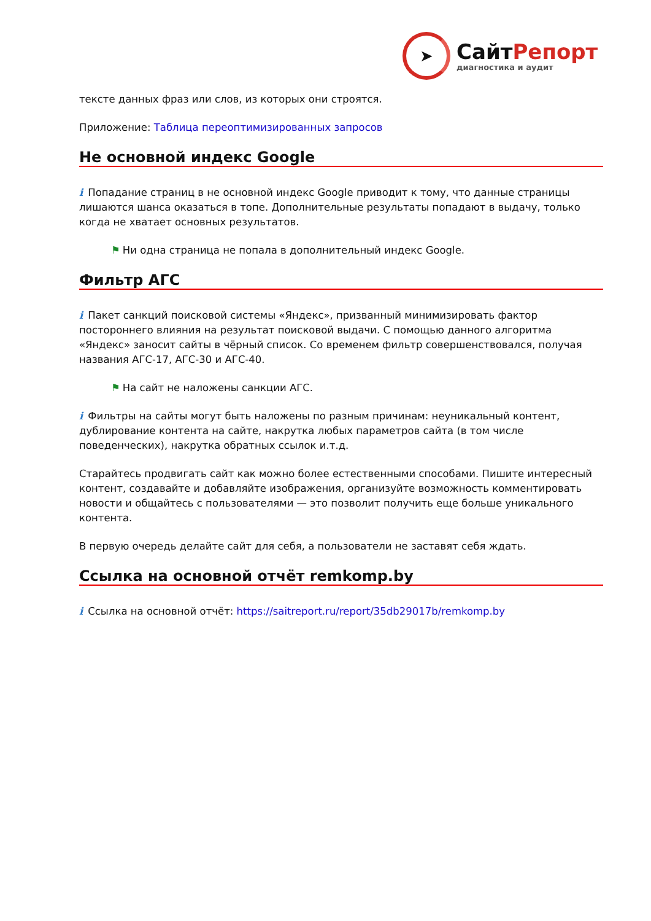➤
СайтРепорт
диагностика и аудит
тексте данных фраз или слов, из которых они строятся.
Приложение: Таблица переоптимизированных запросов
Не основной индекс Google
i Попадание страниц в не основной индекс Google приводит к тому, что данные страницы лишаются шанса оказаться в топе. Дополнительные результаты попадают в выдачу, только когда не хватает основных результатов.
⚑ Ни одна страница не попала в дополнительный индекс Google.
Фильтр АГС
i Пакет санкций поисковой системы «Яндекс», призванный минимизировать фактор постороннего влияния на результат поисковой выдачи. С помощью данного алгоритма «Яндекс» заносит сайты в чёрный список. Со временем фильтр совершенствовался, получая названия АГС-17, АГС-30 и АГС-40.
⚑ На сайт не наложены санкции АГС.
i Фильтры на сайты могут быть наложены по разным причинам: неуникальный контент, дублирование контента на сайте, накрутка любых параметров сайта (в том числе поведенческих), накрутка обратных ссылок и.т.д.
Старайтесь продвигать сайт как можно более естественными способами. Пишите интересный контент, создавайте и добавляйте изображения, организуйте возможность комментировать новости и общайтесь с пользователями — это позволит получить еще больше уникального контента.
В первую очередь делайте сайт для себя, а пользователи не заставят себя ждать.
Ссылка на основной отчёт remkomp.by
i Ссылка на основной отчёт: https://saitreport.ru/report/35db29017b/remkomp.by